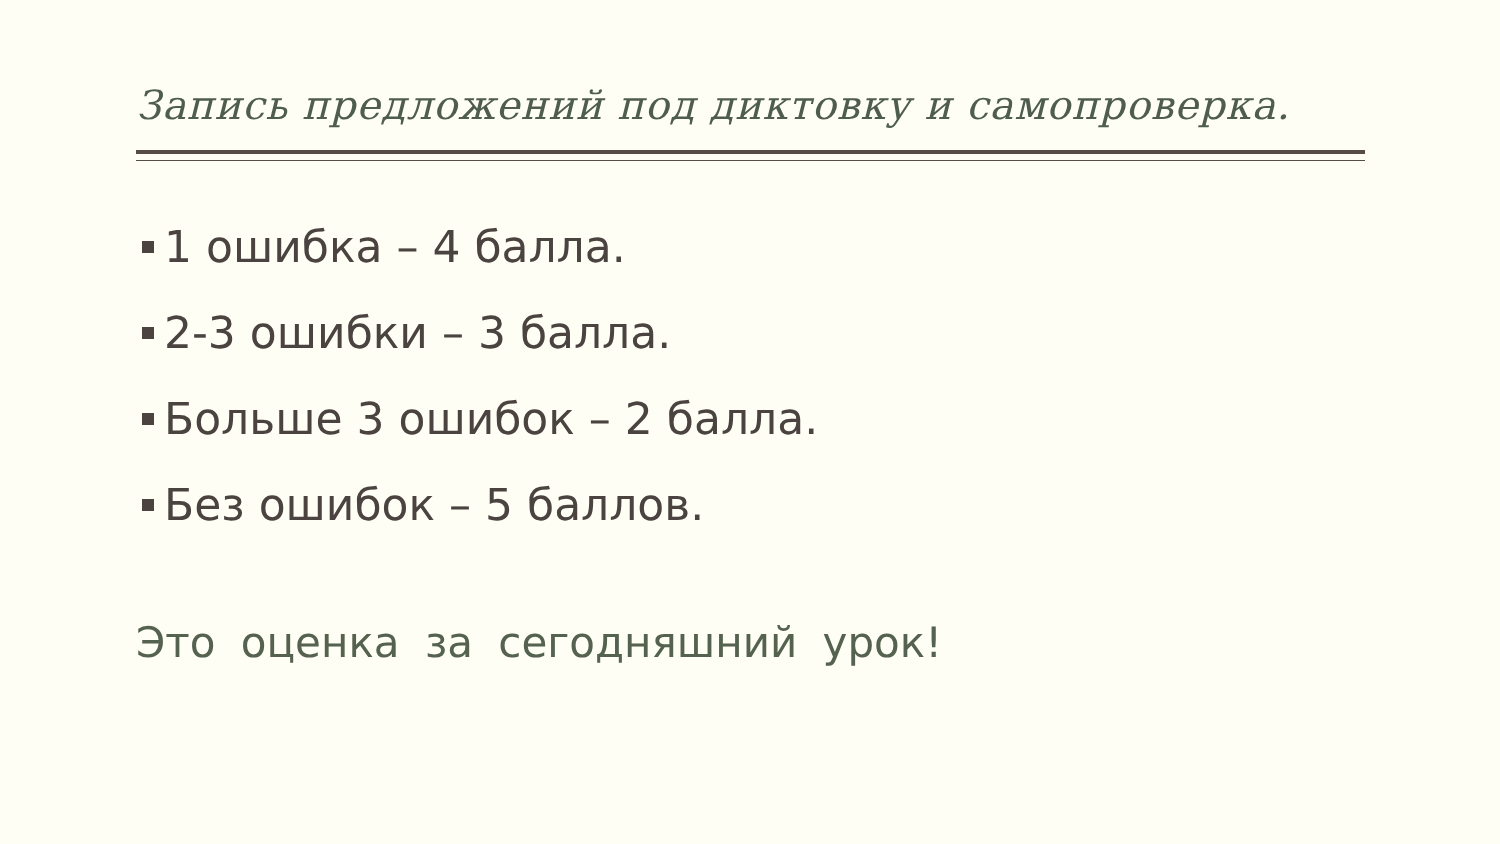Запись предложений под диктовку и самопроверка.
1 ошибка – 4 балла.
2-3 ошибки – 3 балла.
Больше 3 ошибок – 2 балла.
Без ошибок – 5 баллов.
Это оценка за сегодняшний урок!